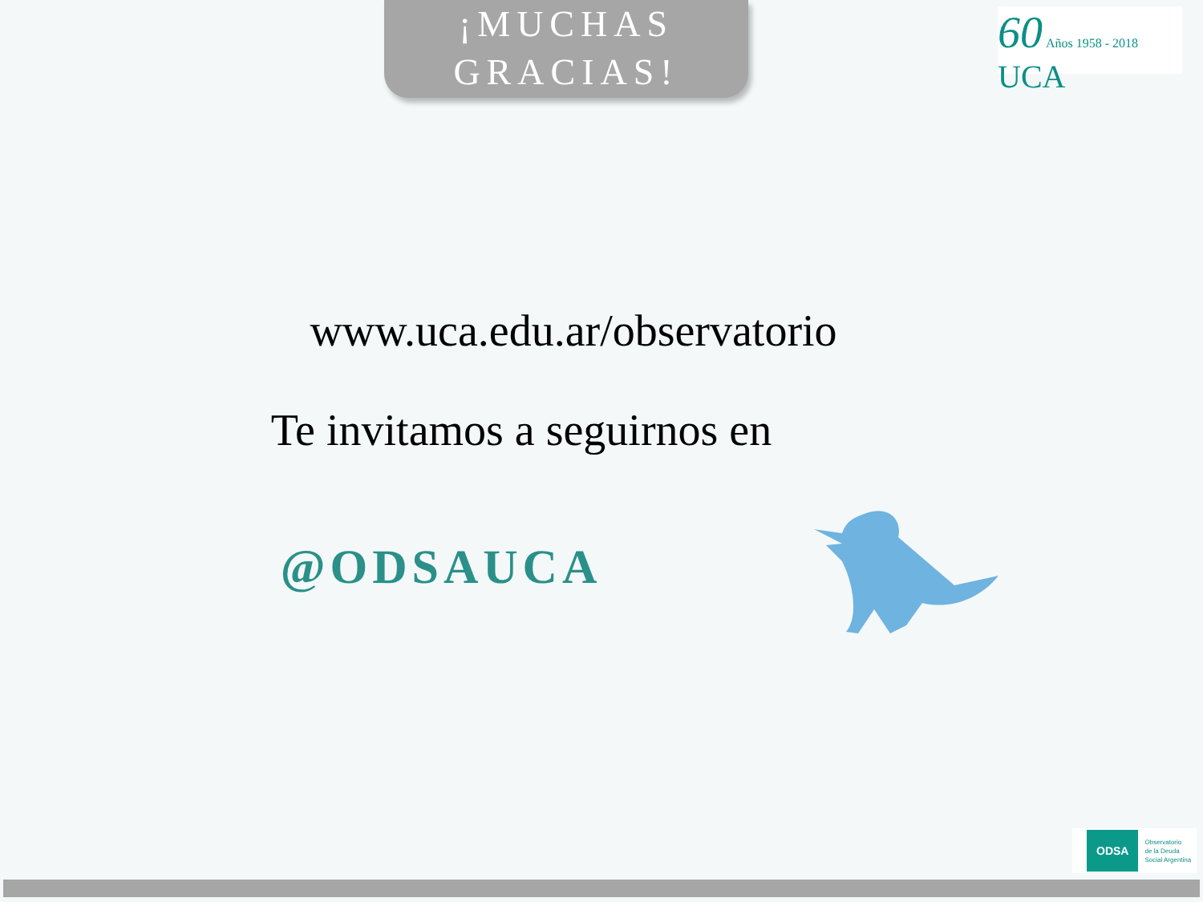¡MUCHAS
GRACIAS!
60 Años 1958 - 2018 UCA
www.uca.edu.ar/observatorio
Te invitamos a seguirnos en
@ODSAUCA
ODSA Observatorio
de la Deuda
Social Argentina